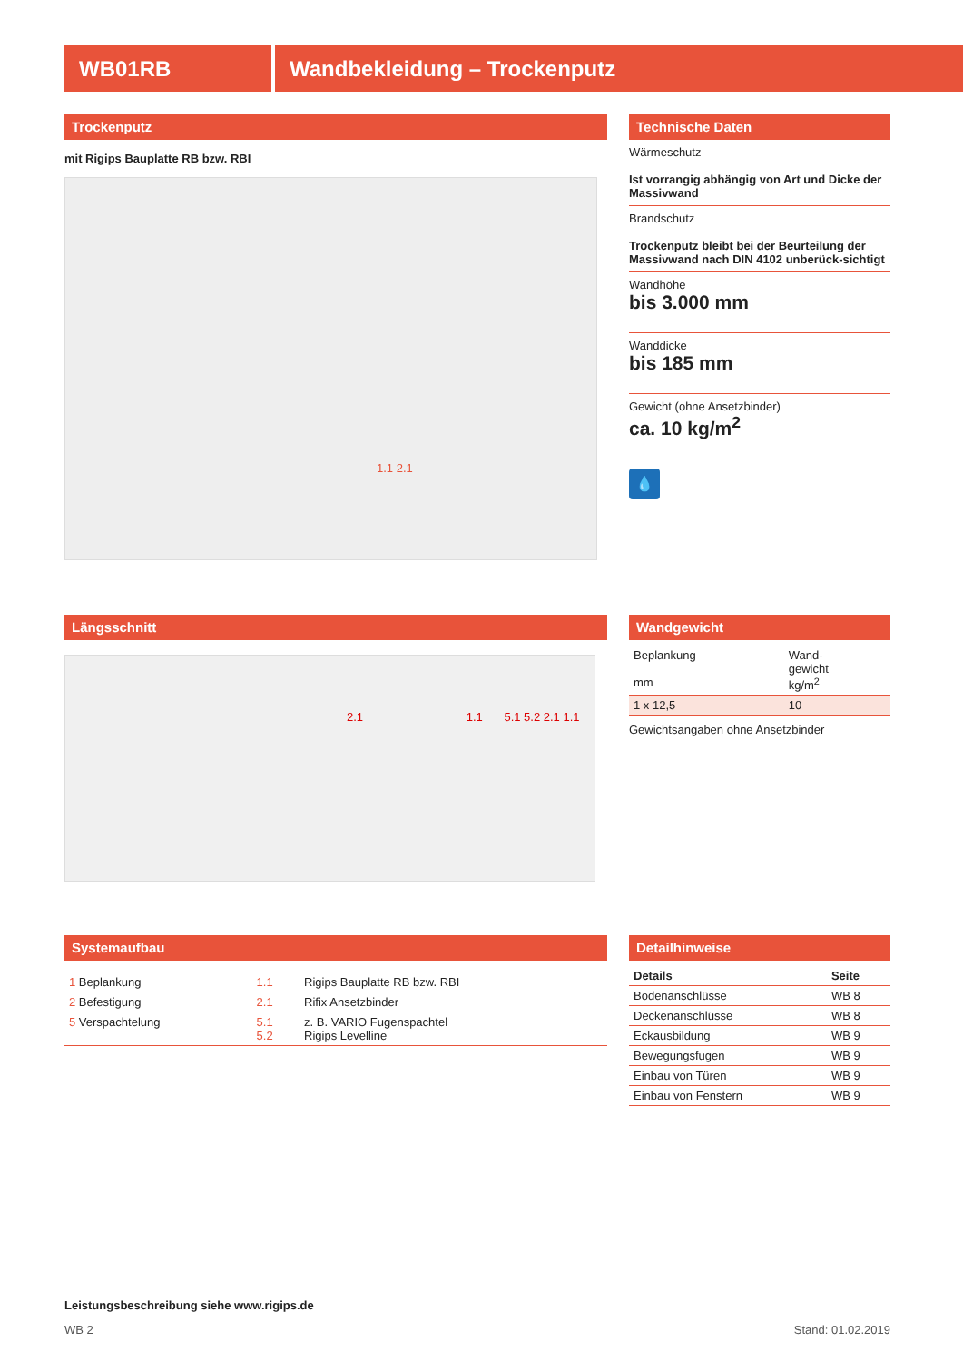WB01RB Wandbekleidung – Trockenputz
Trockenputz
mit Rigips Bauplatte RB bzw. RBI
1.1 2.1
Technische Daten
Wärmeschutz
Ist vorrangig abhängig von Art und Dicke der Massivwand
Brandschutz
Trockenputz bleibt bei der Beurteilung der Massivwand nach DIN 4102 unberück-sichtigt
Wandhöhe
bis 3.000 mm
Wanddicke
bis 185 mm
Gewicht (ohne Ansetzbinder)
ca. 10 kg/m<sup>2</sup>
💧
Längsschnitt
2.1 1.1 5.1 5.2 2.1 1.1
Wandgewicht
| Beplankung mm | Wand- gewicht kg/m<sup>2</sup> |
| 1 x 12,5 | 10 |
Gewichtsangaben ohne Ansetzbinder
Systemaufbau
| 1 Beplankung | 1.1 | Rigips Bauplatte RB bzw. RBI |
| 2 Befestigung | 2.1 | Rifix Ansetzbinder |
| 5 Verspachtelung | 5.1 5.2 | z. B. VARIO Fugenspachtel Rigips Levelline |
Detailhinweise
| Details | Seite |
| --- | --- |
| Bodenanschlüsse | WB 8 |
| Deckenanschlüsse | WB 8 |
| Eckausbildung | WB 9 |
| Bewegungsfugen | WB 9 |
| Einbau von Türen | WB 9 |
| Einbau von Fenstern | WB 9 |
Leistungsbeschreibung siehe www.rigips.de
WB 2 Stand: 01.02.2019